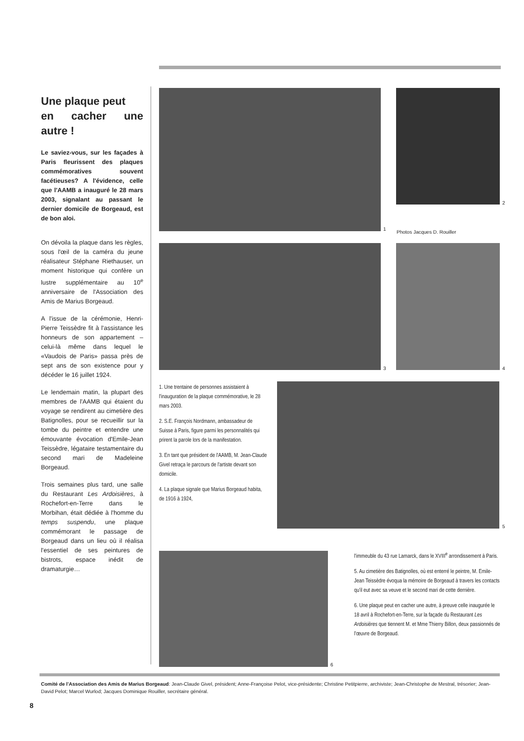Une plaque peut
en cacher une autre !
Le saviez-vous, sur les façades à Paris fleurissent des plaques commémoratives souvent facétieuses? A l'évidence, celle que l'AAMB a inauguré le 28 mars 2003, signalant au passant le dernier domicile de Borgeaud, est de bon aloi.
On dévoila la plaque dans les règles, sous l'œil de la caméra du jeune réalisateur Stéphane Riethauser, un moment historique qui confère un lustre supplémentaire au 10<sup>e</sup> anniversaire de l'Association des Amis de Marius Borgeaud.
A l'issue de la cérémonie, Henri-Pierre Teissèdre fit à l'assistance les honneurs de son appartement – celui-là même dans lequel le «Vaudois de Paris» passa près de sept ans de son existence pour y décéder le 16 juillet 1924.
Le lendemain matin, la plupart des membres de l'AAMB qui étaient du voyage se rendirent au cimetière des Batignolles, pour se recueillir sur la tombe du peintre et entendre une émouvante évocation d'Emile-Jean Teissèdre, légataire testamentaire du second mari de Madeleine Borgeaud.
Trois semaines plus tard, une salle du Restaurant Les Ardoisières, à Rochefort-en-Terre dans le Morbihan, était dédiée à l'homme du temps suspendu, une plaque commémorant le passage de Borgeaud dans un lieu où il réalisa l'essentiel de ses peintures de bistrots, espace inédit de dramaturgie…
1
2
Photos Jacques D. Rouiller
3 4
1. Une trentaine de personnes assistaient à l'inauguration de la plaque commémorative, le 28 mars 2003.
2. S.E. François Nordmann, ambassadeur de Suisse à Paris, figure parmi les personnalités qui prirent la parole lors de la manifestation.
3. En tant que président de l'AAMB, M. Jean-Claude Givel retraça le parcours de l'artiste devant son domicile.
4. La plaque signale que Marius Borgeaud habita, de 1916 à 1924,
5
6
l'immeuble du 43 rue Lamarck, dans le XVIII<sup>e</sup> arrondissement à Paris.
5. Au cimetière des Batignolles, où est enterré le peintre, M. Emile-Jean Teissèdre évoqua la mémoire de Borgeaud à travers les contacts qu'il eut avec sa veuve et le second mari de cette dernière.
6. Une plaque peut en cacher une autre, à preuve celle inaugurée le 18 avril à Rochefort-en-Terre, sur la façade du Restaurant Les Ardoisières que tiennent M. et Mme Thierry Billon, deux passionnés de l'œuvre de Borgeaud.
Comité de l'Association des Amis de Marius Borgeaud: Jean-Claude Givel, président; Anne-Françoise Pelot, vice-présidente; Christine Petitpierre, archiviste; Jean-Christophe de Mestral, trésorier; Jean-David Pelot; Marcel Wurlod; Jacques Dominique Rouiller, secrétaire général.
8